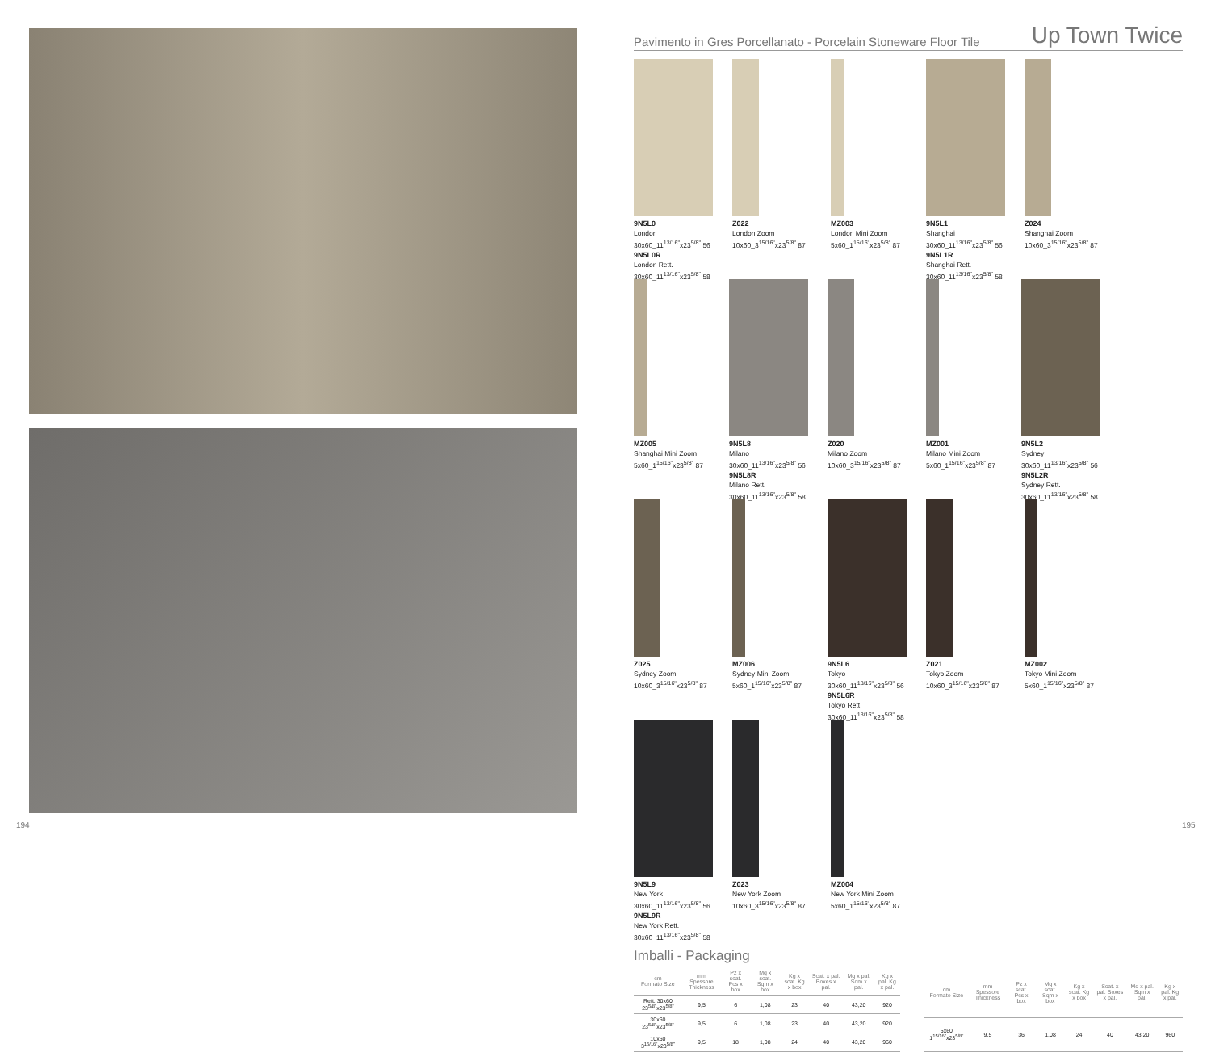Pavimento in Gres Porcellanato - Porcelain Stoneware Floor Tile Up Town Twice
9N5L0
London
30x60_11<sup>13/16"</sup>x23<sup>5/8"</sup> 56
9N5L0R
London Rett.
30x60_11<sup>13/16"</sup>x23<sup>5/8"</sup> 58
Z022
London Zoom
10x60_3<sup>15/16"</sup>x23<sup>5/8"</sup> 87
MZ003
London Mini Zoom
5x60_1<sup>15/16"</sup>x23<sup>5/8"</sup> 87
9N5L1
Shanghai
30x60_11<sup>13/16"</sup>x23<sup>5/8"</sup> 56
9N5L1R
Shanghai Rett.
30x60_11<sup>13/16"</sup>x23<sup>5/8"</sup> 58
Z024
Shanghai Zoom
10x60_3<sup>15/16"</sup>x23<sup>5/8"</sup> 87
MZ005
Shanghai Mini Zoom
5x60_1<sup>15/16"</sup>x23<sup>5/8"</sup> 87
9N5L8
Milano
30x60_11<sup>13/16"</sup>x23<sup>5/8"</sup> 56
9N5L8R
Milano Rett.
30x60_11<sup>13/16"</sup>x23<sup>5/8"</sup> 58
Z020
Milano Zoom
10x60_3<sup>15/16"</sup>x23<sup>5/8"</sup> 87
MZ001
Milano Mini Zoom
5x60_1<sup>15/16"</sup>x23<sup>5/8"</sup> 87
9N5L2
Sydney
30x60_11<sup>13/16"</sup>x23<sup>5/8"</sup> 56
9N5L2R
Sydney Rett.
30x60_11<sup>13/16"</sup>x23<sup>5/8"</sup> 58
Z025
Sydney Zoom
10x60_3<sup>15/16"</sup>x23<sup>5/8"</sup> 87
MZ006
Sydney Mini Zoom
5x60_1<sup>15/16"</sup>x23<sup>5/8"</sup> 87
9N5L6
Tokyo
30x60_11<sup>13/16"</sup>x23<sup>5/8"</sup> 56
9N5L6R
Tokyo Rett.
30x60_11<sup>13/16"</sup>x23<sup>5/8"</sup> 58
Z021
Tokyo Zoom
10x60_3<sup>15/16"</sup>x23<sup>5/8"</sup> 87
MZ002
Tokyo Mini Zoom
5x60_1<sup>15/16"</sup>x23<sup>5/8"</sup> 87
9N5L9
New York
30x60_11<sup>13/16"</sup>x23<sup>5/8"</sup> 56
9N5L9R
New York Rett.
30x60_11<sup>13/16"</sup>x23<sup>5/8"</sup> 58
Z023
New York Zoom
10x60_3<sup>15/16"</sup>x23<sup>5/8"</sup> 87
MZ004
New York Mini Zoom
5x60_1<sup>15/16"</sup>x23<sup>5/8"</sup> 87
Imballi - Packaging
| cm Formato Size | mm Spessore Thickness | Pz x scat. Pcs x box | Mq x scat. Sqm x box | Kg x scat. Kg x box | Scat. x pal. Boxes x pal. | Mq x pal. Sqm x pal. | Kg x pal. Kg x pal. |
| --- | --- | --- | --- | --- | --- | --- | --- |
| Rett. 30x60 23<sup>5/8"</sup>x23<sup>5/8"</sup> | 9,5 | 6 | 1,08 | 23 | 40 | 43,20 | 920 |
| 30x60 23<sup>5/8"</sup>x23<sup>5/8"</sup> | 9,5 | 6 | 1,08 | 23 | 40 | 43,20 | 920 |
| 10x60 3<sup>15/16"</sup>x23<sup>5/8"</sup> | 9,5 | 18 | 1,08 | 24 | 40 | 43,20 | 960 |
| cm Formato Size | mm Spessore Thickness | Pz x scat. Pcs x box | Mq x scat. Sqm x box | Kg x scat. Kg x box | Scat. x pal. Boxes x pal. | Mq x pal. Sqm x pal. | Kg x pal. Kg x pal. |
| --- | --- | --- | --- | --- | --- | --- | --- |
| 5x60 1<sup>15/16"</sup>x23<sup>5/8"</sup> | 9,5 | 36 | 1,08 | 24 | 40 | 43,20 | 960 |
194 195